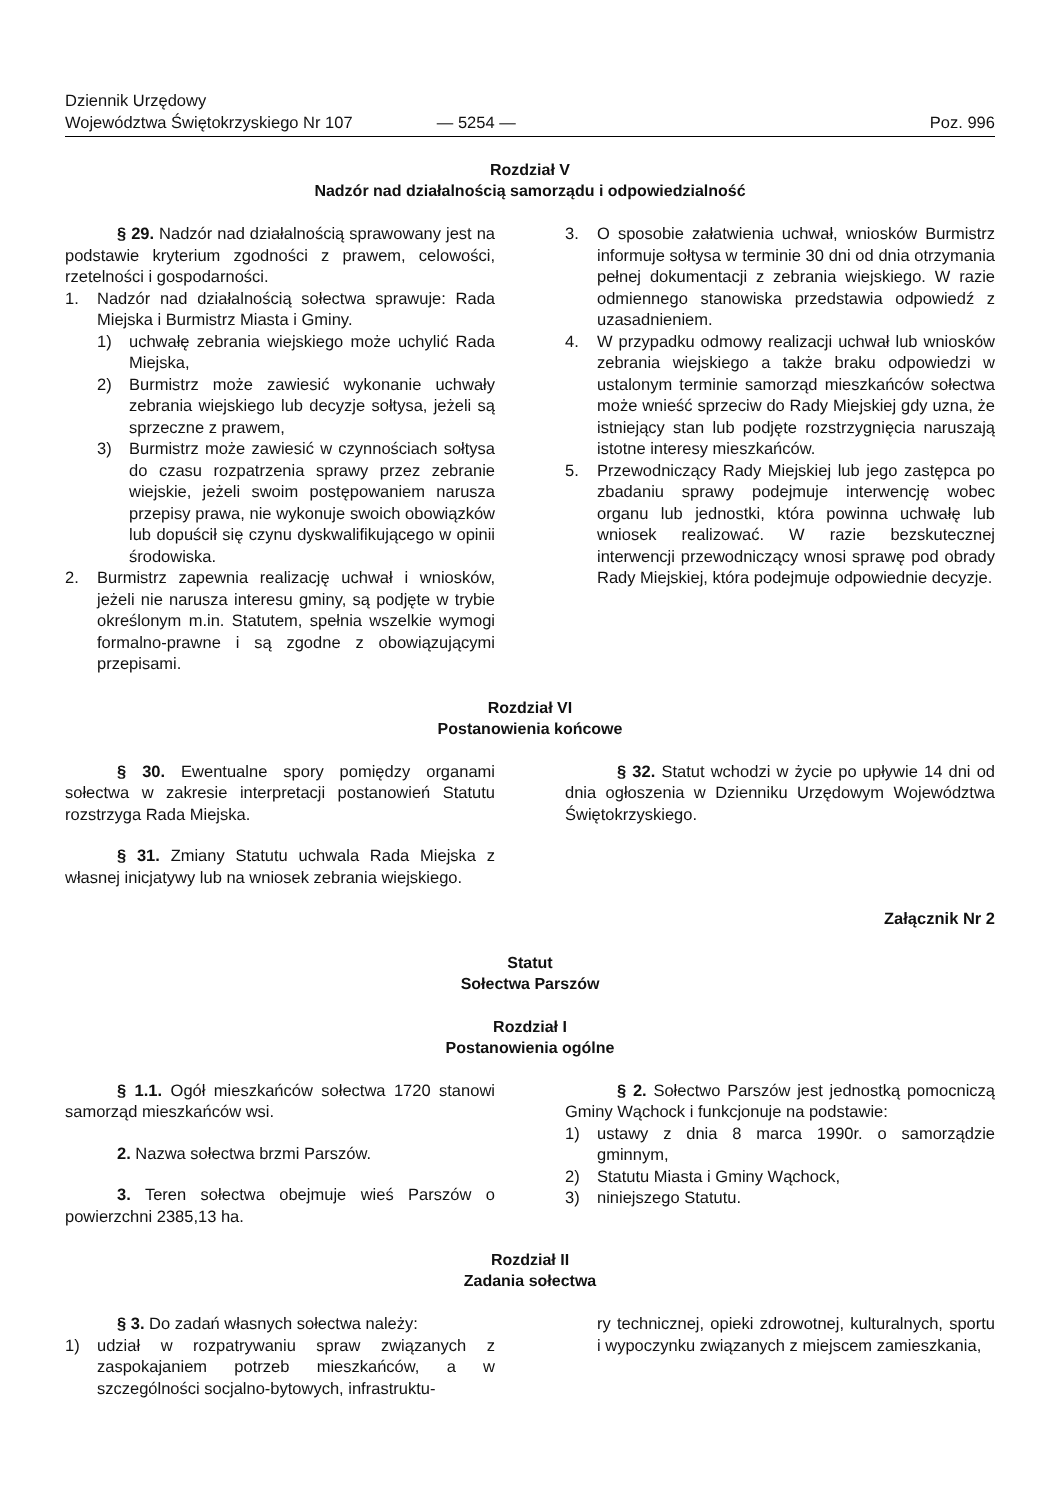Dziennik Urzędowy
Województwa Świętokrzyskiego Nr 107
— 5254 —
Poz. 996
Rozdział V
Nadzór nad działalnością samorządu i odpowiedzialność
§ 29. Nadzór nad działalnością sprawowany jest na podstawie kryterium zgodności z prawem, celowości, rzetelności i gospodarności.
1. Nadzór nad działalnością sołectwa sprawuje: Rada Miejska i Burmistrz Miasta i Gminy.
1) uchwałę zebrania wiejskiego może uchylić Rada Miejska,
2) Burmistrz może zawiesić wykonanie uchwały zebrania wiejskiego lub decyzje sołtysa, jeżeli są sprzeczne z prawem,
3) Burmistrz może zawiesić w czynnościach sołtysa do czasu rozpatrzenia sprawy przez zebranie wiejskie, jeżeli swoim postępowaniem narusza przepisy prawa, nie wykonuje swoich obowiązków lub dopuścił się czynu dyskwalifikującego w opinii środowiska.
2. Burmistrz zapewnia realizację uchwał i wniosków, jeżeli nie narusza interesu gminy, są podjęte w trybie określonym m.in. Statutem, spełnia wszelkie wymogi formalno-prawne i są zgodne z obowiązującymi przepisami.
3. O sposobie załatwienia uchwał, wniosków Burmistrz informuje sołtysa w terminie 30 dni od dnia otrzymania pełnej dokumentacji z zebrania wiejskiego. W razie odmiennego stanowiska przedstawia odpowiedź z uzasadnieniem.
4. W przypadku odmowy realizacji uchwał lub wniosków zebrania wiejskiego a także braku odpowiedzi w ustalonym terminie samorząd mieszkańców sołectwa może wnieść sprzeciw do Rady Miejskiej gdy uzna, że istniejący stan lub podjęte rozstrzygnięcia naruszają istotne interesy mieszkańców.
5. Przewodniczący Rady Miejskiej lub jego zastępca po zbadaniu sprawy podejmuje interwencję wobec organu lub jednostki, która powinna uchwałę lub wniosek realizować. W razie bezskutecznej interwencji przewodniczący wnosi sprawę pod obrady Rady Miejskiej, która podejmuje odpowiednie decyzje.
Rozdział VI
Postanowienia końcowe
§ 30. Ewentualne spory pomiędzy organami sołectwa w zakresie interpretacji postanowień Statutu rozstrzyga Rada Miejska.
§ 31. Zmiany Statutu uchwala Rada Miejska z własnej inicjatywy lub na wniosek zebrania wiejskiego.
§ 32. Statut wchodzi w życie po upływie 14 dni od dnia ogłoszenia w Dzienniku Urzędowym Województwa Świętokrzyskiego.
Załącznik Nr 2
Statut
Sołectwa Parszów
Rozdział I
Postanowienia ogólne
§ 1.1. Ogół mieszkańców sołectwa 1720 stanowi samorząd mieszkańców wsi.
2. Nazwa sołectwa brzmi Parszów.
3. Teren sołectwa obejmuje wieś Parszów o powierzchni 2385,13 ha.
§ 2. Sołectwo Parszów jest jednostką pomocniczą Gminy Wąchock i funkcjonuje na podstawie:
1) ustawy z dnia 8 marca 1990r. o samorządzie gminnym,
2) Statutu Miasta i Gminy Wąchock,
3) niniejszego Statutu.
Rozdział II
Zadania sołectwa
§ 3. Do zadań własnych sołectwa należy:
1) udział w rozpatrywaniu spraw związanych z zaspokajaniem potrzeb mieszkańców, a w szczególności socjalno-bytowych, infrastruktu-
ry technicznej, opieki zdrowotnej, kulturalnych, sportu i wypoczynku związanych z miejscem zamieszkania,